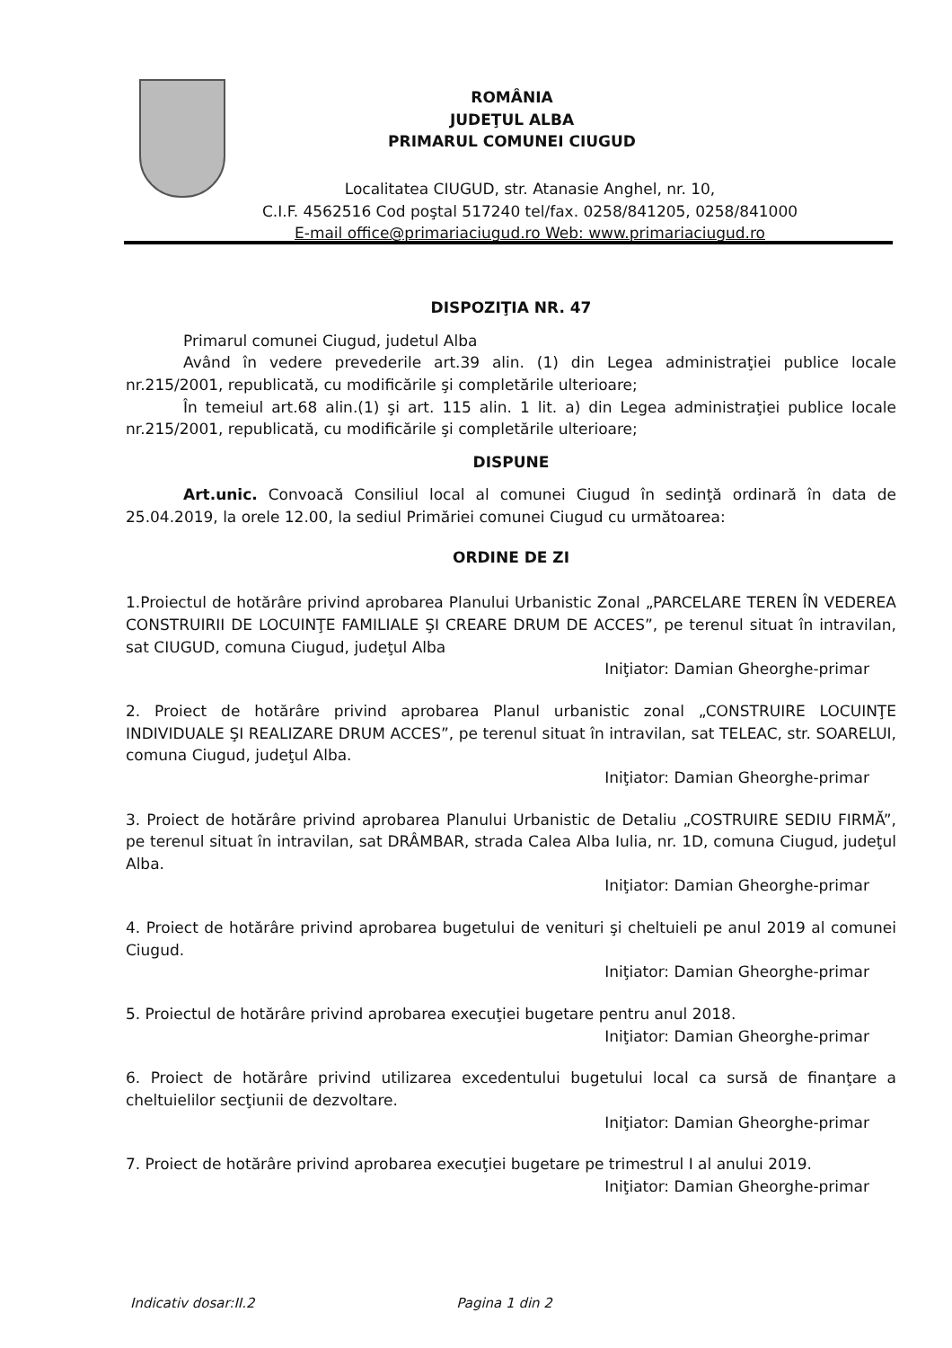ROMÂNIA
JUDEŢUL ALBA
PRIMARUL COMUNEI CIUGUD
Localitatea CIUGUD, str. Atanasie Anghel, nr. 10,
C.I.F. 4562516 Cod poştal 517240 tel/fax. 0258/841205, 0258/841000
E-mail office@primariaciugud.ro Web: www.primariaciugud.ro
DISPOZIŢIA NR. 47
Primarul comunei Ciugud, judetul Alba
Având în vedere prevederile art.39 alin. (1) din Legea administraţiei publice locale nr.215/2001, republicată, cu modificările şi completările ulterioare;
În temeiul art.68 alin.(1) şi art. 115 alin. 1 lit. a) din Legea administraţiei publice locale nr.215/2001, republicată, cu modificările şi completările ulterioare;
DISPUNE
Art.unic. Convoacă Consiliul local al comunei Ciugud în sedinţă ordinară în data de 25.04.2019, la orele 12.00, la sediul Primăriei comunei Ciugud cu următoarea:
ORDINE DE ZI
1.Proiectul de hotărâre privind aprobarea Planului Urbanistic Zonal „PARCELARE TEREN ÎN VEDEREA CONSTRUIRII DE LOCUINŢE FAMILIALE ŞI CREARE DRUM DE ACCES”, pe terenul situat în intravilan, sat CIUGUD, comuna Ciugud, judeţul Alba
Iniţiator: Damian Gheorghe-primar
2. Proiect de hotărâre privind aprobarea Planul urbanistic zonal „CONSTRUIRE LOCUINŢE INDIVIDUALE ŞI REALIZARE DRUM ACCES”, pe terenul situat în intravilan, sat TELEAC, str. SOARELUI, comuna Ciugud, judeţul Alba.
Iniţiator: Damian Gheorghe-primar
3. Proiect de hotărâre privind aprobarea Planului Urbanistic de Detaliu „COSTRUIRE SEDIU FIRMĂ”, pe terenul situat în intravilan, sat DRÂMBAR, strada Calea Alba Iulia, nr. 1D, comuna Ciugud, judeţul Alba.
Iniţiator: Damian Gheorghe-primar
4. Proiect de hotărâre privind aprobarea bugetului de venituri şi cheltuieli pe anul 2019 al comunei Ciugud.
Iniţiator: Damian Gheorghe-primar
5. Proiectul de hotărâre privind aprobarea execuţiei bugetare pentru anul 2018.
Iniţiator: Damian Gheorghe-primar
6. Proiect de hotărâre privind utilizarea excedentului bugetului local ca sursă de finanţare a cheltuielilor secţiunii de dezvoltare.
Iniţiator: Damian Gheorghe-primar
7. Proiect de hotărâre privind aprobarea execuţiei bugetare pe trimestrul I al anului 2019.
Iniţiator: Damian Gheorghe-primar
Indicativ dosar:II.2 Pagina 1 din 2